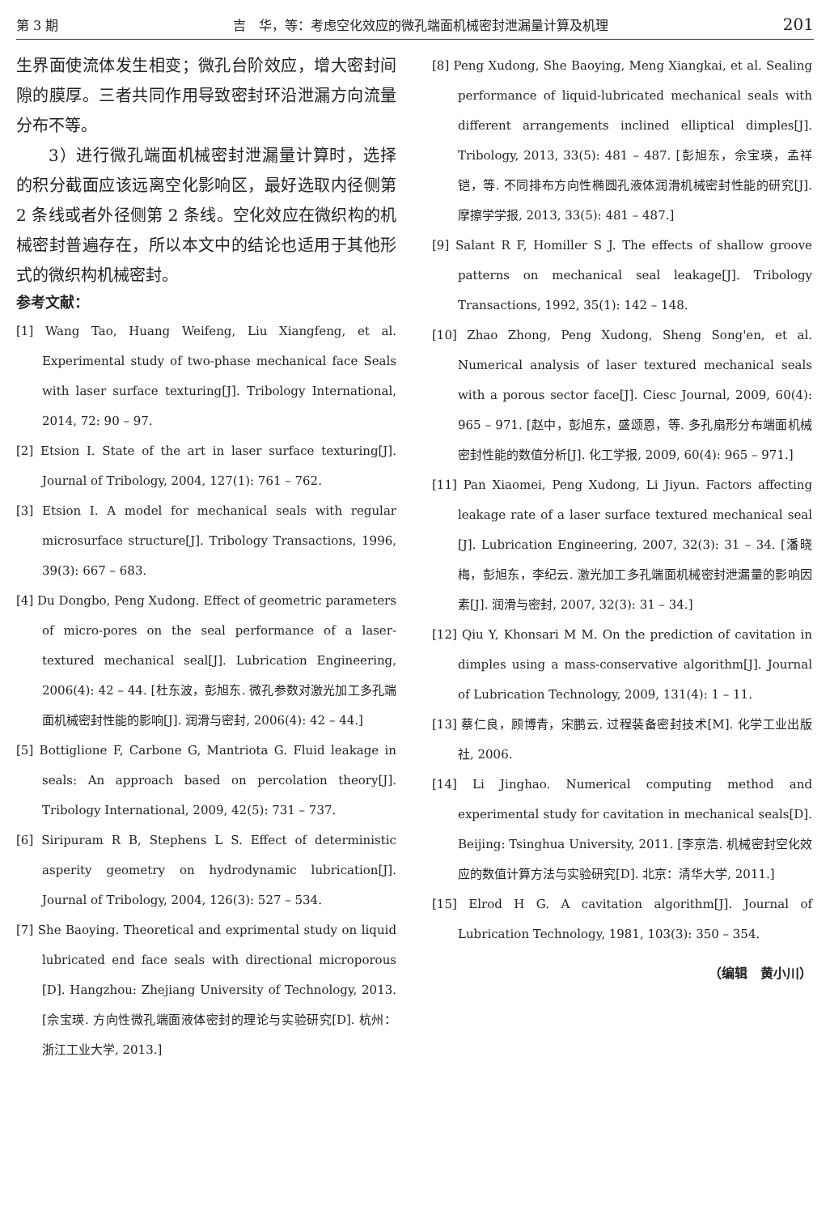第 3 期 吉　华，等：考虑空化效应的微孔端面机械密封泄漏量计算及机理 201
生界面使流体发生相变；微孔台阶效应，增大密封间隙的膜厚。三者共同作用导致密封环沿泄漏方向流量分布不等。
3）进行微孔端面机械密封泄漏量计算时，选择的积分截面应该远离空化影响区，最好选取内径侧第 2 条线或者外径侧第 2 条线。空化效应在微织构的机械密封普遍存在，所以本文中的结论也适用于其他形式的微织构机械密封。
参考文献：
[1] Wang Tao, Huang Weifeng, Liu Xiangfeng, et al. Experimental study of two-phase mechanical face Seals with laser surface texturing[J]. Tribology International, 2014, 72: 90 – 97.
[2] Etsion I. State of the art in laser surface texturing[J]. Journal of Tribology, 2004, 127(1): 761 – 762.
[3] Etsion I. A model for mechanical seals with regular microsurface structure[J]. Tribology Transactions, 1996, 39(3): 667 – 683.
[4] Du Dongbo, Peng Xudong. Effect of geometric parameters of micro-pores on the seal performance of a laser-textured mechanical seal[J]. Lubrication Engineering, 2006(4): 42 – 44. [杜东波，彭旭东. 微孔参数对激光加工多孔端面机械密封性能的影响[J]. 润滑与密封, 2006(4): 42 – 44.]
[5] Bottiglione F, Carbone G, Mantriota G. Fluid leakage in seals: An approach based on percolation theory[J]. Tribology International, 2009, 42(5): 731 – 737.
[6] Siripuram R B, Stephens L S. Effect of deterministic asperity geometry on hydrodynamic lubrication[J]. Journal of Tribology, 2004, 126(3): 527 – 534.
[7] She Baoying. Theoretical and exprimental study on liquid lubricated end face seals with directional microporous [D]. Hangzhou: Zhejiang University of Technology, 2013. [佘宝瑛. 方向性微孔端面液体密封的理论与实验研究[D]. 杭州：浙江工业大学, 2013.]
[8] Peng Xudong, She Baoying, Meng Xiangkai, et al. Sealing performance of liquid-lubricated mechanical seals with different arrangements inclined elliptical dimples[J]. Tribology, 2013, 33(5): 481 – 487. [彭旭东，佘宝瑛，孟祥铠，等. 不同排布方向性椭圆孔液体润滑机械密封性能的研究[J]. 摩擦学学报, 2013, 33(5): 481 – 487.]
[9] Salant R F, Homiller S J. The effects of shallow groove patterns on mechanical seal leakage[J]. Tribology Transactions, 1992, 35(1): 142 – 148.
[10] Zhao Zhong, Peng Xudong, Sheng Song'en, et al. Numerical analysis of laser textured mechanical seals with a porous sector face[J]. Ciesc Journal, 2009, 60(4): 965 – 971. [赵中，彭旭东，盛颂恩，等. 多孔扇形分布端面机械密封性能的数值分析[J]. 化工学报, 2009, 60(4): 965 – 971.]
[11] Pan Xiaomei, Peng Xudong, Li Jiyun. Factors affecting leakage rate of a laser surface textured mechanical seal [J]. Lubrication Engineering, 2007, 32(3): 31 – 34. [潘晓梅，彭旭东，李纪云. 激光加工多孔端面机械密封泄漏量的影响因素[J]. 润滑与密封, 2007, 32(3): 31 – 34.]
[12] Qiu Y, Khonsari M M. On the prediction of cavitation in dimples using a mass-conservative algorithm[J]. Journal of Lubrication Technology, 2009, 131(4): 1 – 11.
[13] 蔡仁良，顾博青，宋鹏云. 过程装备密封技术[M]. 化学工业出版社, 2006.
[14] Li Jinghao. Numerical computing method and experimental study for cavitation in mechanical seals[D]. Beijing: Tsinghua University, 2011. [李京浩. 机械密封空化效应的数值计算方法与实验研究[D]. 北京：清华大学, 2011.]
[15] Elrod H G. A cavitation algorithm[J]. Journal of Lubrication Technology, 1981, 103(3): 350 – 354.
（编辑　黄小川）